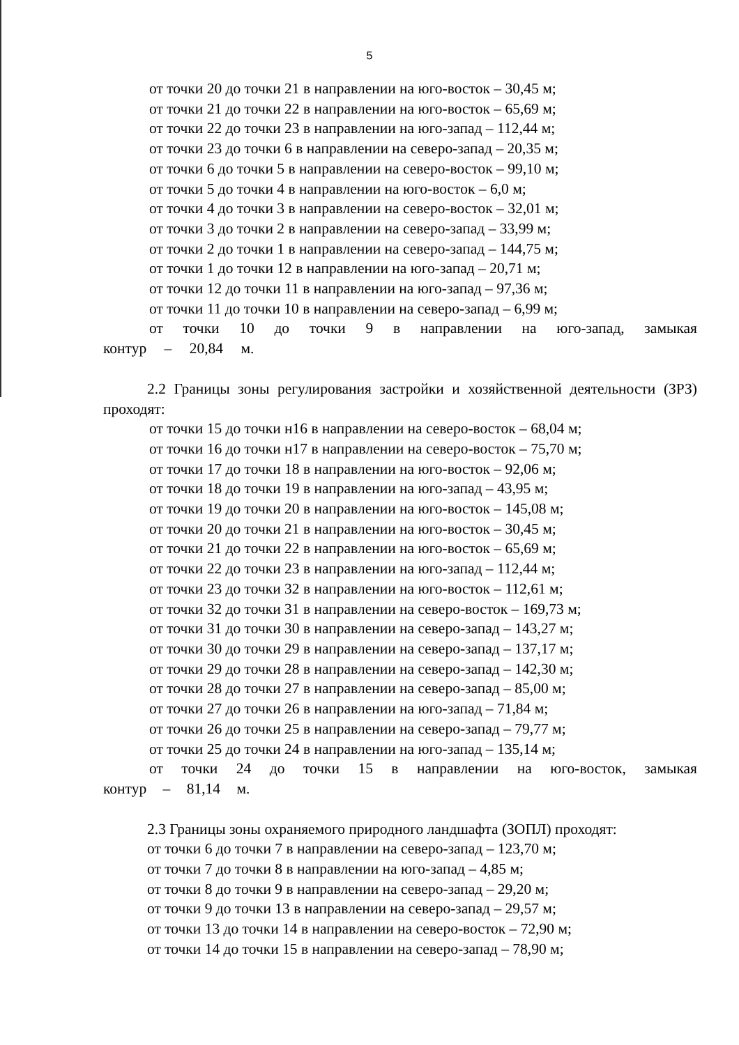5
от точки 20 до точки 21 в направлении на юго-восток – 30,45 м;
от точки 21 до точки 22 в направлении на юго-восток – 65,69 м;
от точки 22 до точки 23 в направлении на юго-запад – 112,44 м;
от точки 23 до точки 6 в направлении на северо-запад – 20,35 м;
от точки 6 до точки 5 в направлении на северо-восток – 99,10 м;
от точки 5 до точки 4 в направлении на юго-восток – 6,0 м;
от точки 4 до точки 3 в направлении на северо-восток – 32,01 м;
от точки 3 до точки 2 в направлении на северо-запад – 33,99 м;
от точки 2 до точки 1 в направлении на северо-запад – 144,75 м;
от точки 1 до точки 12 в направлении на юго-запад – 20,71 м;
от точки 12 до точки 11 в направлении на юго-запад – 97,36 м;
от точки 11 до точки 10 в направлении на северо-запад – 6,99 м;
от точки 10 до точки 9 в направлении на юго-запад, замыкая контур – 20,84 м.
2.2 Границы зоны регулирования застройки и хозяйственной деятельности (ЗРЗ) проходят:
от точки 15 до точки н16 в направлении на северо-восток – 68,04 м;
от точки 16 до точки н17 в направлении на северо-восток – 75,70 м;
от точки 17 до точки 18 в направлении на юго-восток – 92,06 м;
от точки 18 до точки 19 в направлении на юго-запад – 43,95 м;
от точки 19 до точки 20 в направлении на юго-восток – 145,08 м;
от точки 20 до точки 21 в направлении на юго-восток – 30,45 м;
от точки 21 до точки 22 в направлении на юго-восток – 65,69 м;
от точки 22 до точки 23 в направлении на юго-запад – 112,44 м;
от точки 23 до точки 32 в направлении на юго-восток – 112,61 м;
от точки 32 до точки 31 в направлении на северо-восток – 169,73 м;
от точки 31 до точки 30 в направлении на северо-запад – 143,27 м;
от точки 30 до точки 29 в направлении на северо-запад – 137,17 м;
от точки 29 до точки 28 в направлении на северо-запад – 142,30 м;
от точки 28 до точки 27 в направлении на северо-запад – 85,00 м;
от точки 27 до точки 26 в направлении на юго-запад – 71,84 м;
от точки 26 до точки 25 в направлении на северо-запад – 79,77 м;
от точки 25 до точки 24 в направлении на юго-запад – 135,14 м;
от точки 24 до точки 15 в направлении на юго-восток, замыкая контур – 81,14 м.
2.3 Границы зоны охраняемого природного ландшафта (ЗОПЛ) проходят:
от точки 6 до точки 7 в направлении на северо-запад – 123,70 м;
от точки 7 до точки 8 в направлении на юго-запад – 4,85 м;
от точки 8 до точки 9 в направлении на северо-запад – 29,20 м;
от точки 9 до точки 13 в направлении на северо-запад – 29,57 м;
от точки 13 до точки 14 в направлении на северо-восток – 72,90 м;
от точки 14 до точки 15 в направлении на северо-запад – 78,90 м;